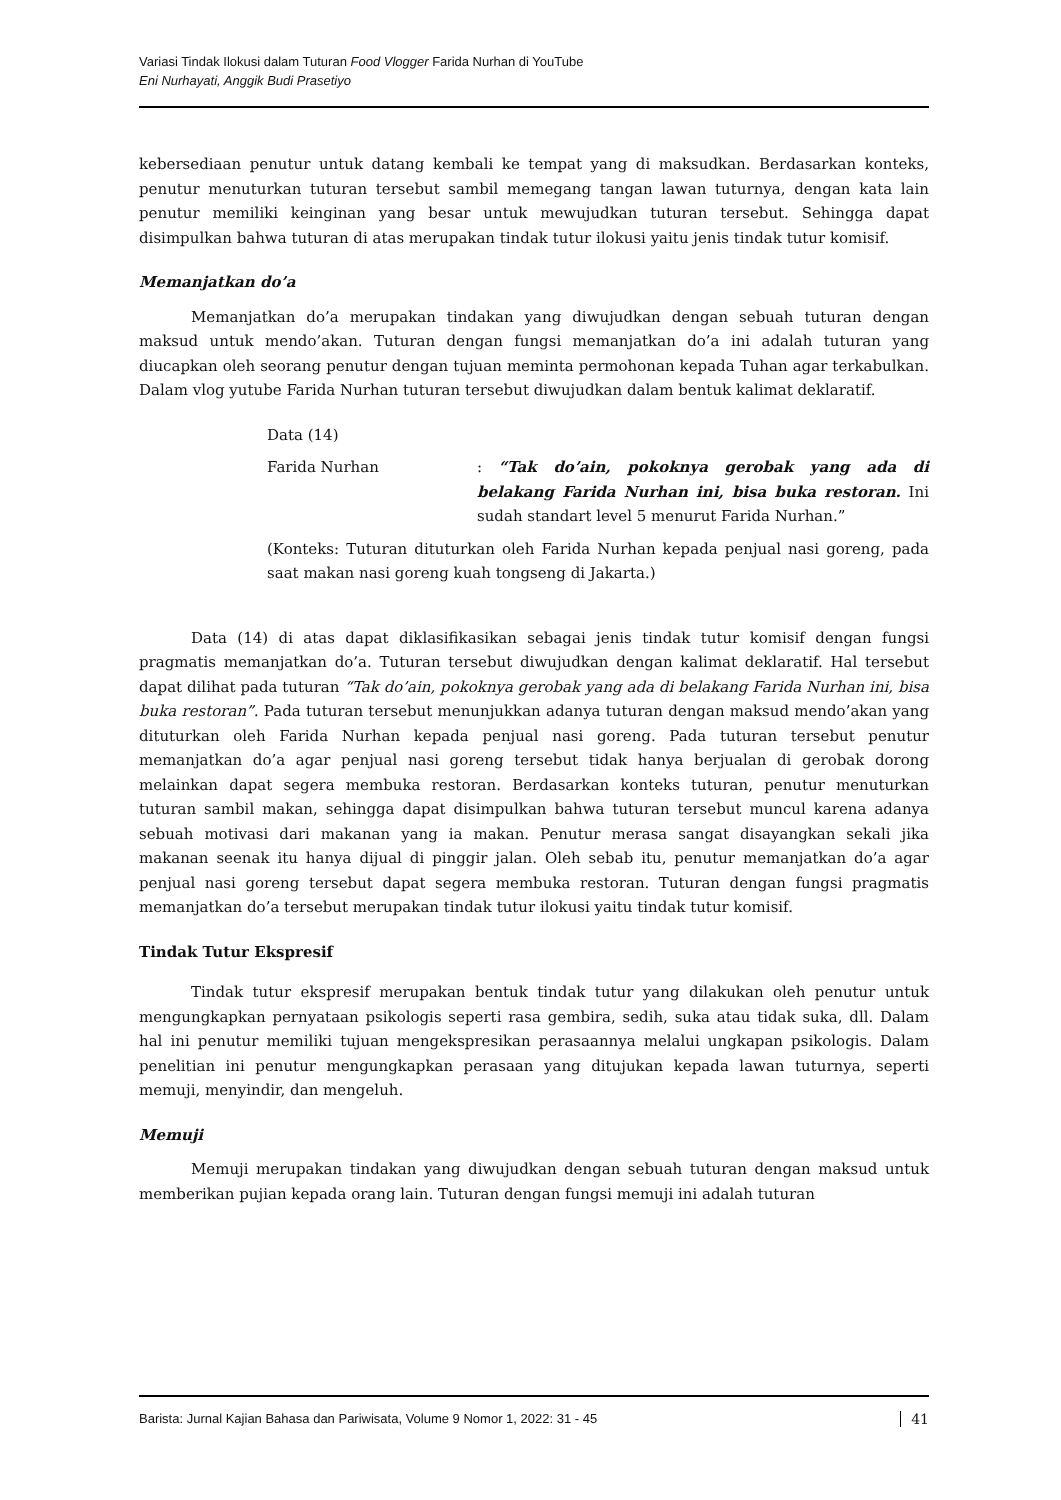Variasi Tindak Ilokusi dalam Tuturan Food Vlogger Farida Nurhan di YouTube
Eni Nurhayati, Anggik Budi Prasetiyo
kebersediaan penutur untuk datang kembali ke tempat yang di maksudkan. Berdasarkan konteks, penutur menuturkan tuturan tersebut sambil memegang tangan lawan tuturnya, dengan kata lain penutur memiliki keinginan yang besar untuk mewujudkan tuturan tersebut. Sehingga dapat disimpulkan bahwa tuturan di atas merupakan tindak tutur ilokusi yaitu jenis tindak tutur komisif.
Memanjatkan do’a
Memanjatkan do’a merupakan tindakan yang diwujudkan dengan sebuah tuturan dengan maksud untuk mendo’akan. Tuturan dengan fungsi memanjatkan do’a ini adalah tuturan yang diucapkan oleh seorang penutur dengan tujuan meminta permohonan kepada Tuhan agar terkabulkan. Dalam vlog yutube Farida Nurhan tuturan tersebut diwujudkan dalam bentuk kalimat deklaratif.
Data (14)
Farida Nurhan : “Tak do’ain, pokoknya gerobak yang ada di belakang Farida Nurhan ini, bisa buka restoran. Ini sudah standart level 5 menurut Farida Nurhan.”
(Konteks: Tuturan dituturkan oleh Farida Nurhan kepada penjual nasi goreng, pada saat makan nasi goreng kuah tongseng di Jakarta.)
Data (14) di atas dapat diklasifikasikan sebagai jenis tindak tutur komisif dengan fungsi pragmatis memanjatkan do’a. Tuturan tersebut diwujudkan dengan kalimat deklaratif. Hal tersebut dapat dilihat pada tuturan “Tak do’ain, pokoknya gerobak yang ada di belakang Farida Nurhan ini, bisa buka restoran”. Pada tuturan tersebut menunjukkan adanya tuturan dengan maksud mendo’akan yang dituturkan oleh Farida Nurhan kepada penjual nasi goreng. Pada tuturan tersebut penutur memanjatkan do’a agar penjual nasi goreng tersebut tidak hanya berjualan di gerobak dorong melainkan dapat segera membuka restoran. Berdasarkan konteks tuturan, penutur menuturkan tuturan sambil makan, sehingga dapat disimpulkan bahwa tuturan tersebut muncul karena adanya sebuah motivasi dari makanan yang ia makan. Penutur merasa sangat disayangkan sekali jika makanan seenak itu hanya dijual di pinggir jalan. Oleh sebab itu, penutur memanjatkan do’a agar penjual nasi goreng tersebut dapat segera membuka restoran. Tuturan dengan fungsi pragmatis memanjatkan do’a tersebut merupakan tindak tutur ilokusi yaitu tindak tutur komisif.
Tindak Tutur Ekspresif
Tindak tutur ekspresif merupakan bentuk tindak tutur yang dilakukan oleh penutur untuk mengungkapkan pernyataan psikologis seperti rasa gembira, sedih, suka atau tidak suka, dll. Dalam hal ini penutur memiliki tujuan mengekspresikan perasaannya melalui ungkapan psikologis. Dalam penelitian ini penutur mengungkapkan perasaan yang ditujukan kepada lawan tuturnya, seperti memuji, menyindir, dan mengeluh.
Memuji
Memuji merupakan tindakan yang diwujudkan dengan sebuah tuturan dengan maksud untuk memberikan pujian kepada orang lain. Tuturan dengan fungsi memuji ini adalah tuturan
Barista: Jurnal Kajian Bahasa dan Pariwisata, Volume 9 Nomor 1, 2022: 31 - 45 41